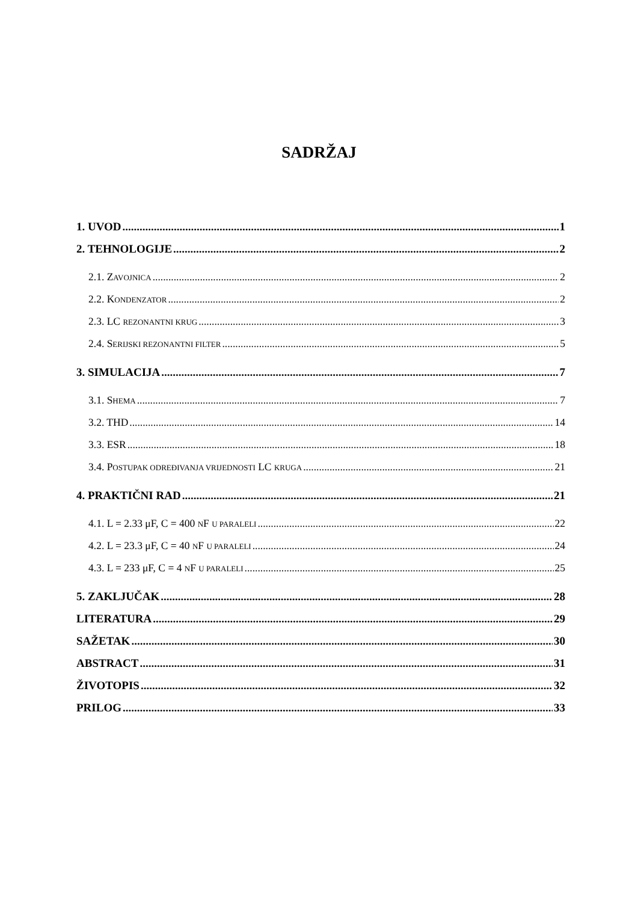SADRŽAJ
1. UVOD 1
2. TEHNOLOGIJE 2
2.1. ZAVOJNICA 2
2.2. KONDENZATOR 2
2.3. LC REZONANTNI KRUG 3
2.4. SERIJSKI REZONANTNI FILTER 5
3. SIMULACIJA 7
3.1. SHEMA 7
3.2. THD 14
3.3. ESR 18
3.4. POSTUPAK ODREĐIVANJA VRIJEDNOSTI LC KRUGA 21
4. PRAKTIČNI RAD 21
4.1. L = 2.33 μF, C = 400 NF U PARALELI 22
4.2. L = 23.3 μF, C = 40 NF U PARALELI 24
4.3. L = 233 μF, C = 4 NF U PARALELI 25
5. ZAKLJUČAK 28
LITERATURA 29
SAŽETAK 30
ABSTRACT 31
ŽIVOTOPIS 32
PRILOG 33